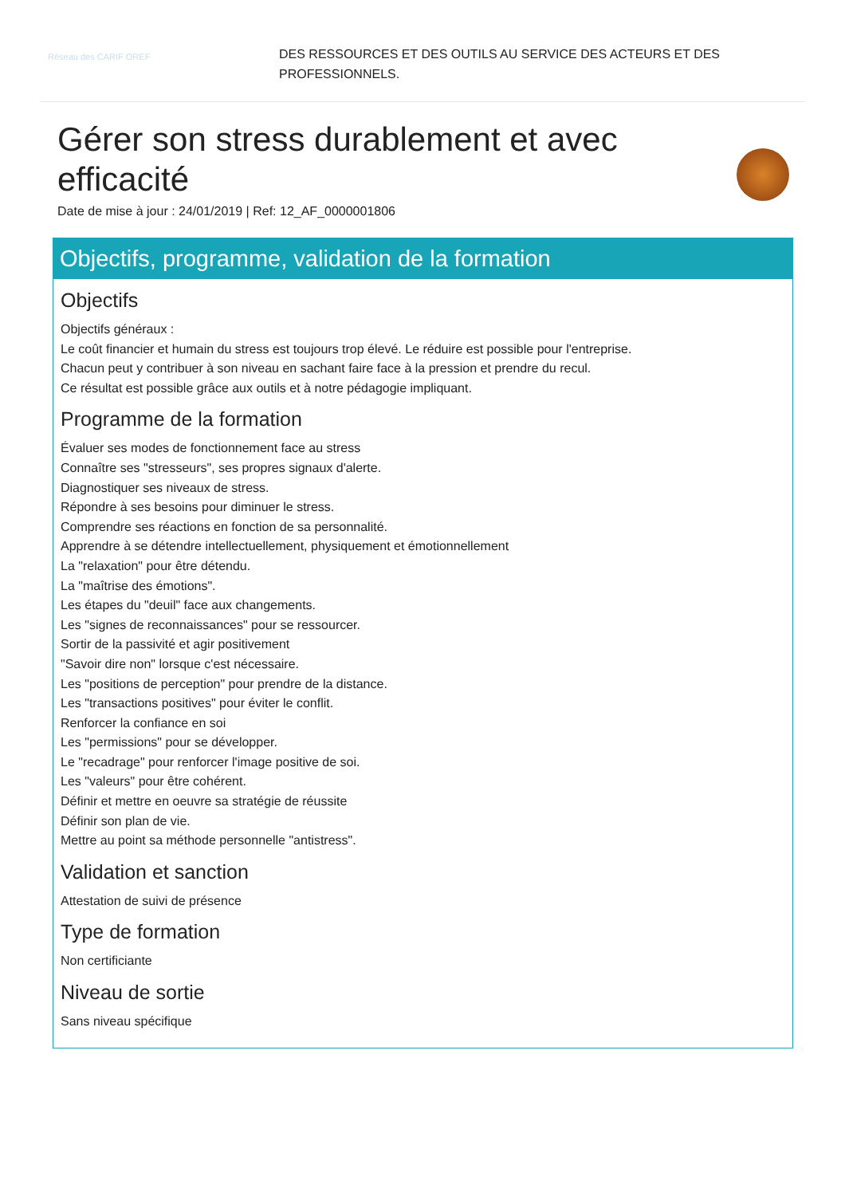Réseau des CARIF OREF
DES RESSOURCES ET DES OUTILS AU SERVICE DES ACTEURS ET DES
PROFESSIONNELS.
Gérer son stress durablement et avec efficacité
Date de mise à jour : 24/01/2019 | Ref: 12_AF_0000001806
Objectifs, programme, validation de la formation
Objectifs
Objectifs généraux :
Le coût financier et humain du stress est toujours trop élevé. Le réduire est possible pour l'entreprise.
Chacun peut y contribuer à son niveau en sachant faire face à la pression et prendre du recul.
Ce résultat est possible grâce aux outils et à notre pédagogie impliquant.
Programme de la formation
Évaluer ses modes de fonctionnement face au stress
Connaître ses "stresseurs", ses propres signaux d'alerte.
Diagnostiquer ses niveaux de stress.
Répondre à ses besoins pour diminuer le stress.
Comprendre ses réactions en fonction de sa personnalité.
Apprendre à se détendre intellectuellement, physiquement et émotionnellement
La "relaxation" pour être détendu.
La "maîtrise des émotions".
Les étapes du "deuil" face aux changements.
Les "signes de reconnaissances" pour se ressourcer.
Sortir de la passivité et agir positivement
"Savoir dire non" lorsque c'est nécessaire.
Les "positions de perception" pour prendre de la distance.
Les "transactions positives" pour éviter le conflit.
Renforcer la confiance en soi
Les "permissions" pour se développer.
Le "recadrage" pour renforcer l'image positive de soi.
Les "valeurs" pour être cohérent.
Définir et mettre en oeuvre sa stratégie de réussite
Définir son plan de vie.
Mettre au point sa méthode personnelle "antistress".
Validation et sanction
Attestation de suivi de présence
Type de formation
Non certificiante
Niveau de sortie
Sans niveau spécifique